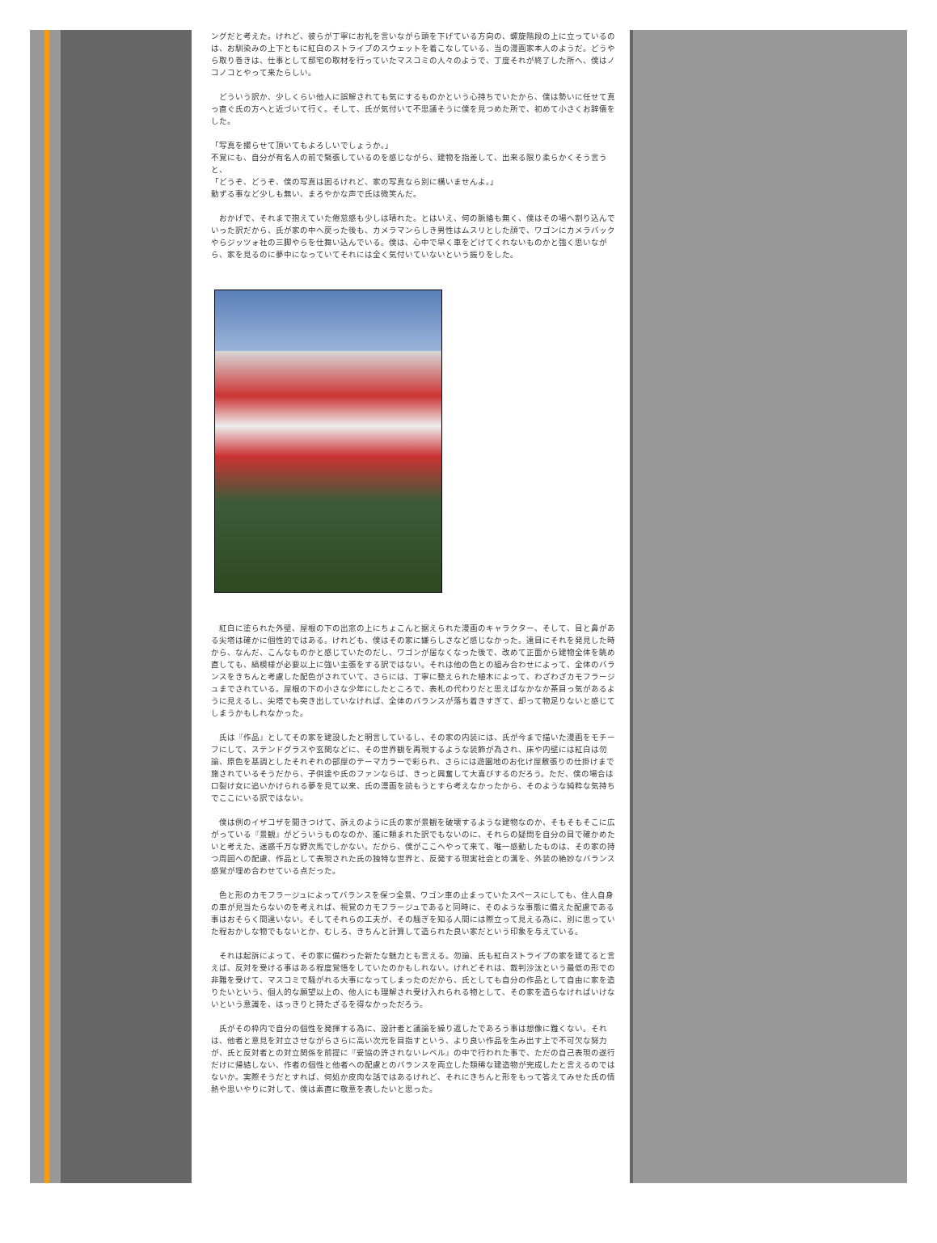ングだと考えた。けれど、彼らが丁寧にお礼を言いながら頭を下げている方向の、螺旋階段の上に立っているのは、お馴染みの上下ともに紅白のストライプのスウェットを着こなしている、当の漫画家本人のようだ。どうやら取り巻きは、仕事として邸宅の取材を行っていたマスコミの人々のようで、丁度それが終了した所へ、僕はノコノコとやって来たらしい。
　どういう訳か、少しくらい他人に誤解されても気にするものかという心持ちでいたから、僕は勢いに任せて真っ直ぐ氏の方へと近づいて行く。そして、氏が気付いて不思議そうに僕を見つめた所で、初めて小さくお辞儀をした。
「写真を撮らせて頂いてもよろしいでしょうか。」
不覚にも、自分が有名人の前で緊張しているのを感じながら、建物を指差して、出来る限り柔らかくそう言うと、
「どうぞ、どうぞ、僕の写真は困るけれど、家の写真なら別に構いませんよ。」
動ずる事など少しも無い、まろやかな声で氏は微笑んだ。
　おかげで、それまで抱えていた倦怠感も少しは晴れた。とはいえ、何の脈絡も無く、僕はその場へ割り込んでいった訳だから、氏が家の中へ戻った後も、カメラマンらしき男性はムスリとした顔で、ワゴンにカメラバックやらジッツォ社の三脚やらを仕舞い込んでいる。僕は、心中で早く車をどけてくれないものかと強く思いながら、家を見るのに夢中になっていてそれには全く気付いていないという振りをした。
　紅白に塗られた外壁、屋根の下の出窓の上にちょこんと据えられた漫画のキャラクター、そして、目と鼻がある尖塔は確かに個性的ではある。けれども、僕はその家に嫌らしさなど感じなかった。遠目にそれを発見した時から、なんだ、こんなものかと感じていたのだし、ワゴンが居なくなった後で、改めて正面から建物全体を眺め直しても、縞模様が必要以上に強い主張をする訳ではない。それは他の色との組み合わせによって、全体のバランスをきちんと考慮した配色がされていて、さらには、丁寧に整えられた植木によって、わざわざカモフラージュまでされている。屋根の下の小さな少年にしたところで、表札の代わりだと思えばなかなか茶目っ気があるように見えるし、尖塔でも突き出していなければ、全体のバランスが落ち着きすぎて、却って物足りないと感じてしまうかもしれなかった。
　氏は『作品』としてその家を建設したと明言しているし、その家の内装には、氏が今まで描いた漫画をモチーフにして、ステンドグラスや玄関などに、その世界観を再現するような装飾が為され、床や内壁には紅白は勿論、原色を基調としたそれぞれの部屋のテーマカラーで彩られ、さらには遊園地のお化け屋敷張りの仕掛けまで施されているそうだから、子供達や氏のファンならば、きっと興奮して大喜びするのだろう。ただ、僕の場合は口裂け女に追いかけられる夢を見て以来、氏の漫画を読もうとすら考えなかったから、そのような純粋な気持ちでここにいる訳ではない。
　僕は例のイザコザを聞きつけて、訴えのように氏の家が景観を破壊するような建物なのか、そもそもそこに広がっている『景観』がどういうものなのか、誰に頼まれた訳でもないのに、それらの疑問を自分の目で確かめたいと考えた、迷惑千万な野次馬でしかない。だから、僕がここへやって来て、唯一感動したものは、その家の持つ周囲への配慮、作品として表現された氏の独特な世界と、反発する現実社会との溝を、外装の絶妙なバランス感覚が埋め合わせている点だった。
　色と形のカモフラージュによってバランスを保つ全景、ワゴン車の止まっていたスペースにしても、住人自身の車が見当たらないのを考えれば、視覚のカモフラージュであると同時に、そのような事態に備えた配慮である事はおそらく間違いない。そしてそれらの工夫が、その騒ぎを知る人間には際立って見える為に、別に思っていた程おかしな物でもないとか、むしろ、きちんと計算して造られた良い家だという印象を与えている。
　それは起訴によって、その家に備わった新たな魅力とも言える。勿論、氏も紅白ストライプの家を建てると言えば、反対を受ける事はある程度覚悟をしていたのかもしれない。けれどそれは、裁判沙汰という最低の形での非難を受けて、マスコミで騒がれる大事になってしまったのだから、氏としても自分の作品として自由に家を造りたいという、個人的な願望以上の、他人にも理解され受け入れられる物として、その家を造らなければいけないという意識を、はっきりと持たざるを得なかっただろう。
　氏がその枠内で自分の個性を発揮する為に、設計者と議論を繰り返したであろう事は想像に難くない。それは、他者と意見を対立させながらさらに高い次元を目指すという、より良い作品を生み出す上で不可欠な努力が、氏と反対者との対立関係を前提に『妥協の許されないレベル』の中で行われた事で、ただの自己表現の遂行だけに帰結しない、作者の個性と他者への配慮とのバランスを両立した類稀な建造物が完成したと言えるのではないか。実際そうだとすれば、何処か皮肉な話ではあるけれど、それにきちんと形をもって答えてみせた氏の情熱や思いやりに対して、僕は素直に敬意を表したいと思った。